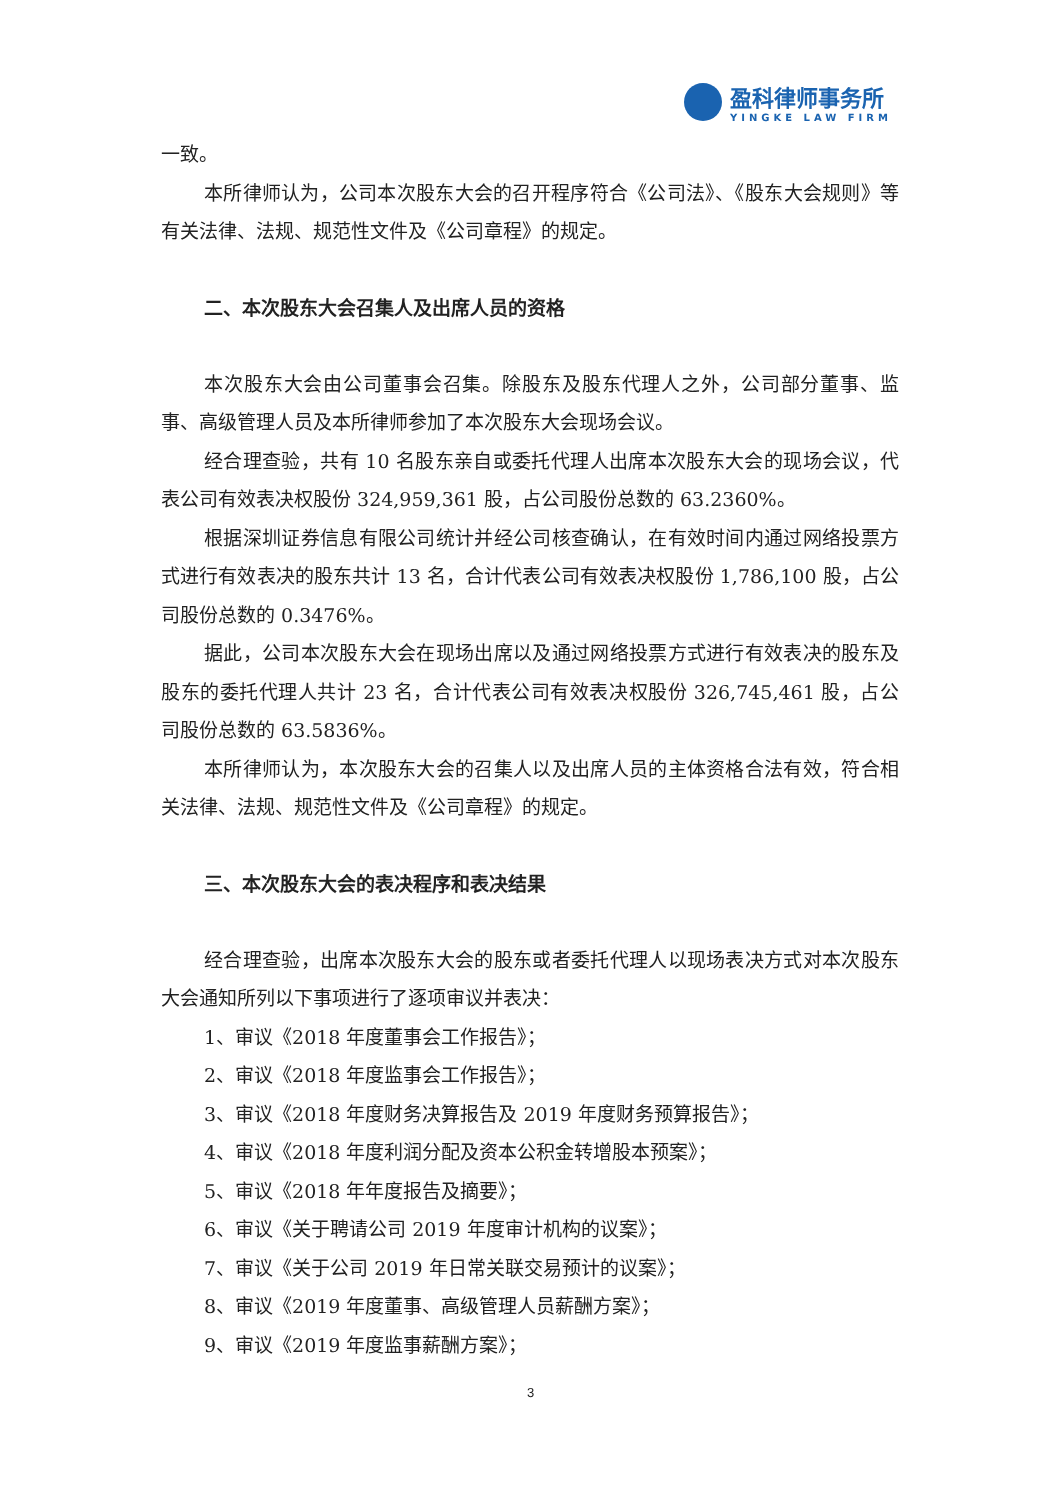盈科律师事务所
YINGKE LAW FIRM
一致。
本所律师认为，公司本次股东大会的召开程序符合《公司法》、《股东大会规则》等有关法律、法规、规范性文件及《公司章程》的规定。
二、本次股东大会召集人及出席人员的资格
本次股东大会由公司董事会召集。除股东及股东代理人之外，公司部分董事、监事、高级管理人员及本所律师参加了本次股东大会现场会议。
经合理查验，共有 10 名股东亲自或委托代理人出席本次股东大会的现场会议，代表公司有效表决权股份 324,959,361 股，占公司股份总数的 63.2360%。
根据深圳证券信息有限公司统计并经公司核查确认，在有效时间内通过网络投票方式进行有效表决的股东共计 13 名，合计代表公司有效表决权股份 1,786,100 股，占公司股份总数的 0.3476%。
据此，公司本次股东大会在现场出席以及通过网络投票方式进行有效表决的股东及股东的委托代理人共计 23 名，合计代表公司有效表决权股份 326,745,461 股，占公司股份总数的 63.5836%。
本所律师认为，本次股东大会的召集人以及出席人员的主体资格合法有效，符合相关法律、法规、规范性文件及《公司章程》的规定。
三、本次股东大会的表决程序和表决结果
经合理查验，出席本次股东大会的股东或者委托代理人以现场表决方式对本次股东大会通知所列以下事项进行了逐项审议并表决：
1、审议《2018 年度董事会工作报告》；
2、审议《2018 年度监事会工作报告》；
3、审议《2018 年度财务决算报告及 2019 年度财务预算报告》；
4、审议《2018 年度利润分配及资本公积金转增股本预案》；
5、审议《2018 年年度报告及摘要》；
6、审议《关于聘请公司 2019 年度审计机构的议案》；
7、审议《关于公司 2019 年日常关联交易预计的议案》；
8、审议《2019 年度董事、高级管理人员薪酬方案》；
9、审议《2019 年度监事薪酬方案》；
3